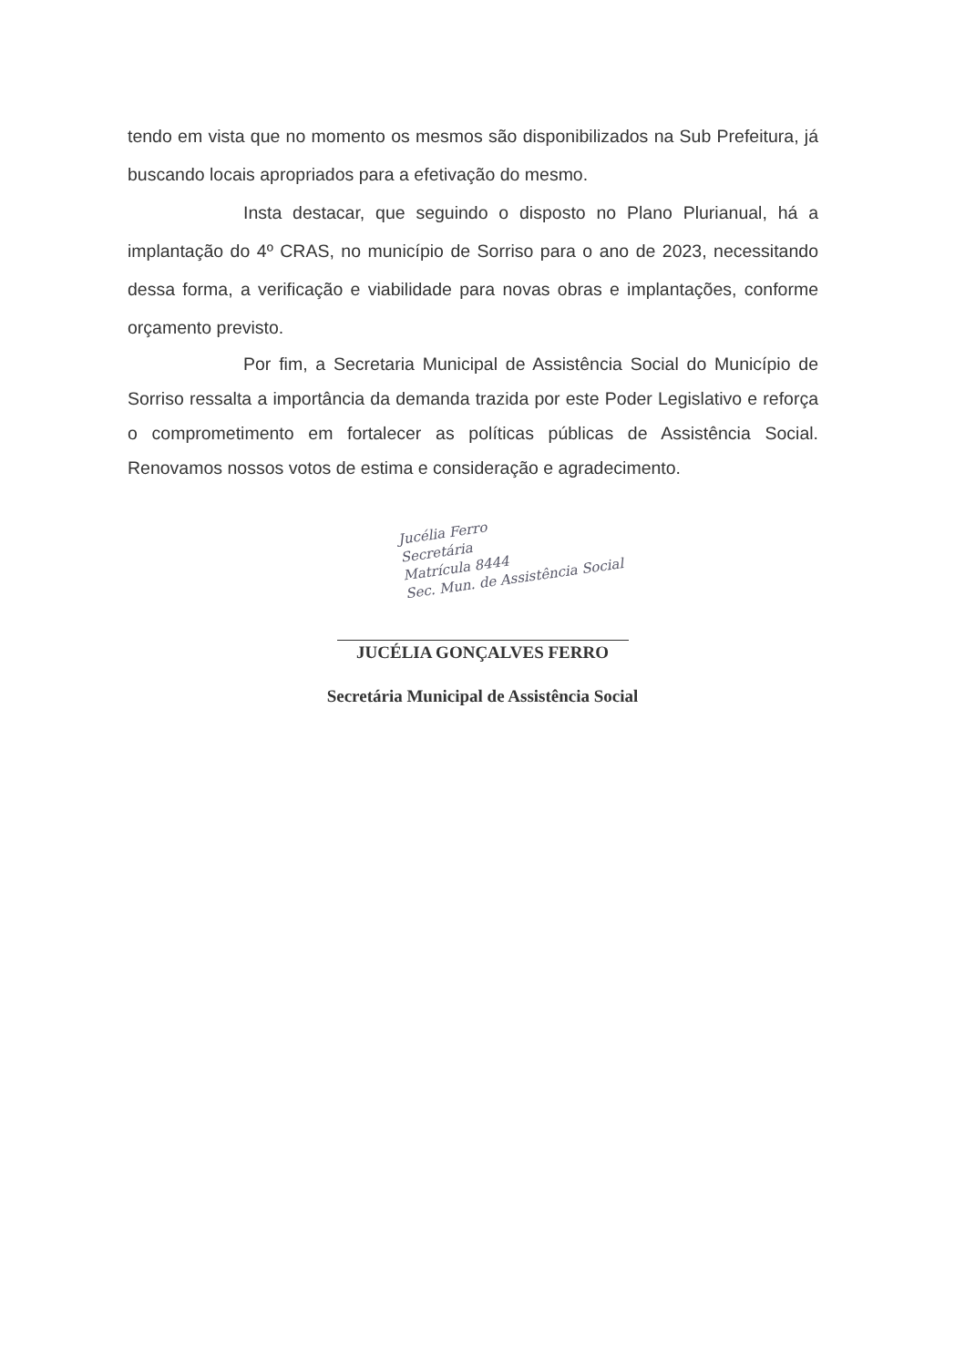tendo em vista que no momento os mesmos são disponibilizados na Sub Prefeitura, já buscando locais apropriados para a efetivação do mesmo.
Insta destacar, que seguindo o disposto no Plano Plurianual, há a implantação do 4º CRAS, no município de Sorriso para o ano de 2023, necessitando dessa forma, a verificação e viabilidade para novas obras e implantações, conforme orçamento previsto.
Por fim, a Secretaria Municipal de Assistência Social do Município de Sorriso ressalta a importância da demanda trazida por este Poder Legislativo e reforça o comprometimento em fortalecer as políticas públicas de Assistência Social. Renovamos nossos votos de estima e consideração e agradecimento.
Jucélia Ferro
Secretária
Matrícula 8444
Sec. Mun. de Assistência Social
JUCÉLIA GONÇALVES FERRO
Secretária Municipal de Assistência Social